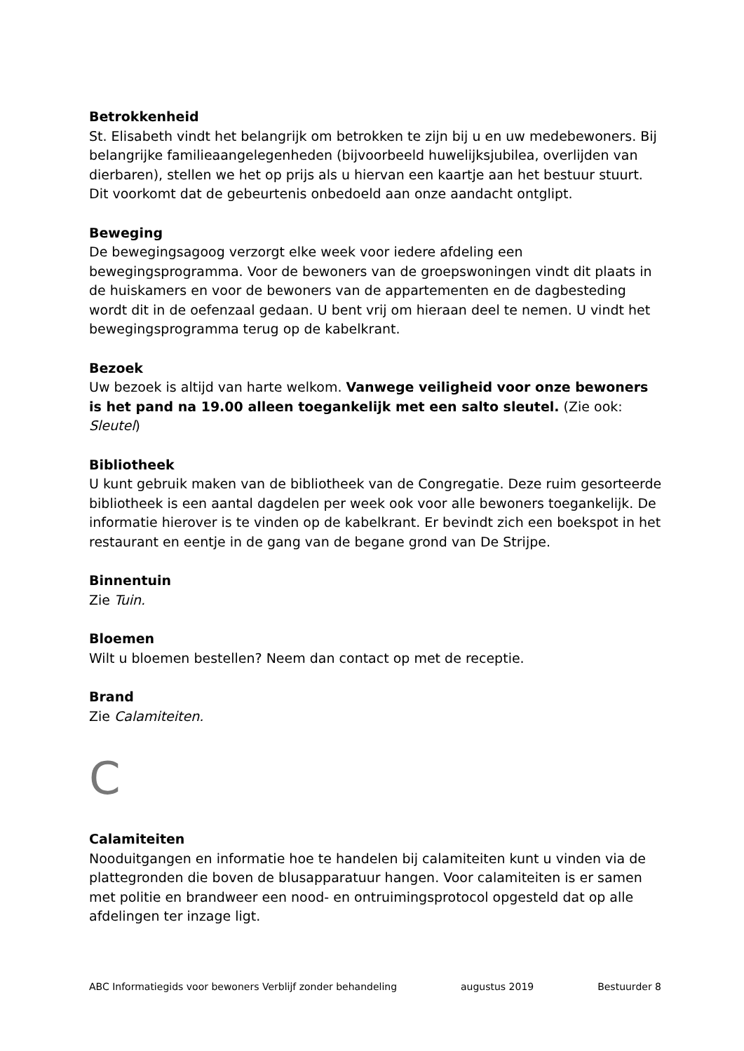Betrokkenheid
St. Elisabeth vindt het belangrijk om betrokken te zijn bij u en uw medebewoners. Bij belangrijke familieaangelegenheden (bijvoorbeeld huwelijksjubilea, overlijden van dierbaren), stellen we het op prijs als u hiervan een kaartje aan het bestuur stuurt. Dit voorkomt dat de gebeurtenis onbedoeld aan onze aandacht ontglipt.
Beweging
De bewegingsagoog verzorgt elke week voor iedere afdeling een bewegingsprogramma. Voor de bewoners van de groepswoningen vindt dit plaats in de huiskamers en voor de bewoners van de appartementen en de dagbesteding wordt dit in de oefenzaal gedaan. U bent vrij om hieraan deel te nemen. U vindt het bewegingsprogramma terug op de kabelkrant.
Bezoek
Uw bezoek is altijd van harte welkom. Vanwege veiligheid voor onze bewoners is het pand na 19.00 alleen toegankelijk met een salto sleutel. (Zie ook: Sleutel)
Bibliotheek
U kunt gebruik maken van de bibliotheek van de Congregatie. Deze ruim gesorteerde bibliotheek is een aantal dagdelen per week ook voor alle bewoners toegankelijk. De informatie hierover is te vinden op de kabelkrant. Er bevindt zich een boekspot in het restaurant en eentje in de gang van de begane grond van De Strijpe.
Binnentuin
Zie Tuin.
Bloemen
Wilt u bloemen bestellen? Neem dan contact op met de receptie.
Brand
Zie Calamiteiten.
C
Calamiteiten
Nooduitgangen en informatie hoe te handelen bij calamiteiten kunt u vinden via de plattegronden die boven de blusapparatuur hangen. Voor calamiteiten is er samen met politie en brandweer een nood- en ontruimingsprotocol opgesteld dat op alle afdelingen ter inzage ligt.
ABC Informatiegids voor bewoners Verblijf zonder behandeling augustus 2019 Bestuurder 8